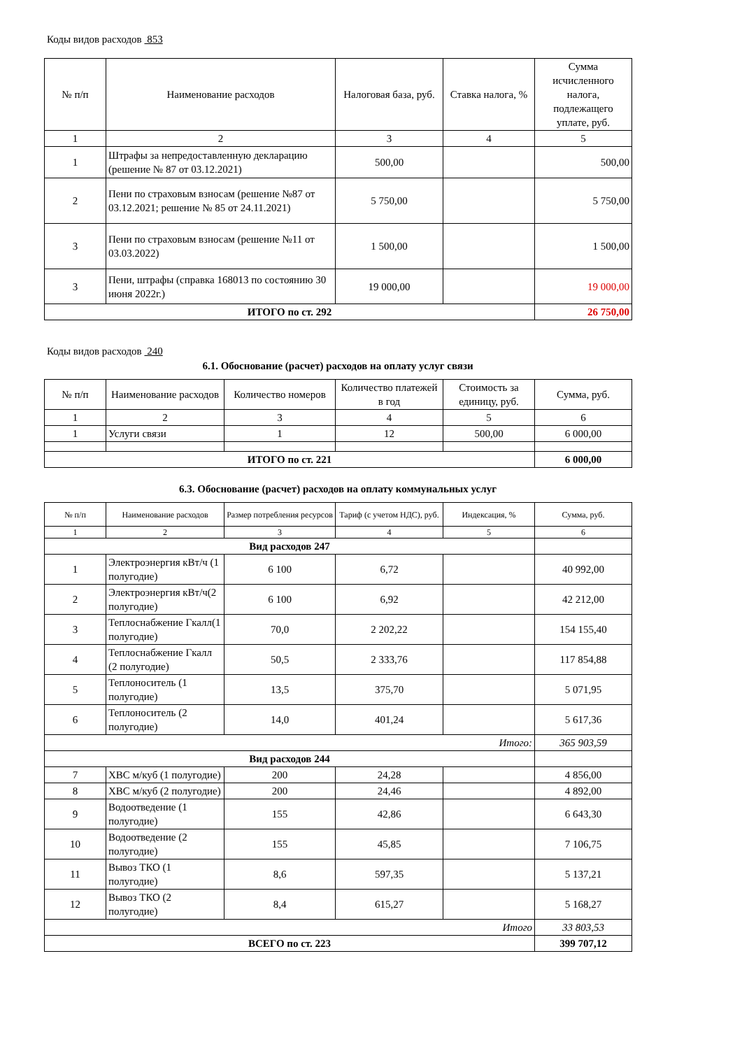Коды видов расходов 853
| № п/п | Наименование расходов | Налоговая база, руб. | Ставка налога, % | Сумма исчисленного налога, подлежащего уплате, руб. |
| --- | --- | --- | --- | --- |
| 1 | 2 | 3 | 4 | 5 |
| 1 | Штрафы за непредоставленную декларацию (решение № 87 от 03.12.2021) | 500,00 | | 500,00 |
| 2 | Пени по страховым взносам (решение №87 от 03.12.2021; решение № 85 от 24.11.2021) | 5 750,00 | | 5 750,00 |
| 3 | Пени по страховым взносам (решение №11 от 03.03.2022) | 1 500,00 | | 1 500,00 |
| 3 | Пени, штрафы (справка 168013 по состоянию 30 июня 2022г.) | 19 000,00 | | 19 000,00 |
| ИТОГО по ст. 292 | | | | 26 750,00 |
Коды видов расходов 240
6.1. Обоснование (расчет) расходов на оплату услуг связи
| № п/п | Наименование расходов | Количество номеров | Количество платежей в год | Стоимость за единицу, руб. | Сумма, руб. |
| --- | --- | --- | --- | --- | --- |
| 1 | 2 | 3 | 4 | 5 | 6 |
| 1 | Услуги связи | 1 | 12 | 500,00 | 6 000,00 |
| ИТОГО по ст. 221 | | | | | 6 000,00 |
6.3. Обоснование (расчет) расходов на оплату коммунальных услуг
| № п/п | Наименование расходов | Размер потребления ресурсов | Тариф (с учетом НДС), руб. | Индексация, % | Сумма, руб. |
| --- | --- | --- | --- | --- | --- |
| 1 | 2 | 3 | 4 | 5 | 6 |
| Вид расходов 247 | | | | | |
| 1 | Электроэнергия кВт/ч (1 полугодие) | 6 100 | 6,72 | | 40 992,00 |
| 2 | Электроэнергия кВт/ч(2 полугодие) | 6 100 | 6,92 | | 42 212,00 |
| 3 | Теплоснабжение Гкалл(1 полугодие) | 70,0 | 2 202,22 | | 154 155,40 |
| 4 | Теплоснабжение Гкалл (2 полугодие) | 50,5 | 2 333,76 | | 117 854,88 |
| 5 | Теплоноситель (1 полугодие) | 13,5 | 375,70 | | 5 071,95 |
| 6 | Теплоноситель (2 полугодие) | 14,0 | 401,24 | | 5 617,36 |
| Итого: | | | | | 365 903,59 |
| Вид расходов 244 | | | | | |
| 7 | ХВС м/куб (1 полугодие) | 200 | 24,28 | | 4 856,00 |
| 8 | ХВС м/куб (2 полугодие) | 200 | 24,46 | | 4 892,00 |
| 9 | Водоотведение (1 полугодие) | 155 | 42,86 | | 6 643,30 |
| 10 | Водоотведение (2 полугодие) | 155 | 45,85 | | 7 106,75 |
| 11 | Вывоз ТКО (1 полугодие) | 8,6 | 597,35 | | 5 137,21 |
| 12 | Вывоз ТКО (2 полугодие) | 8,4 | 615,27 | | 5 168,27 |
| Итого | | | | | 33 803,53 |
| ВСЕГО по ст. 223 | | | | | 399 707,12 |